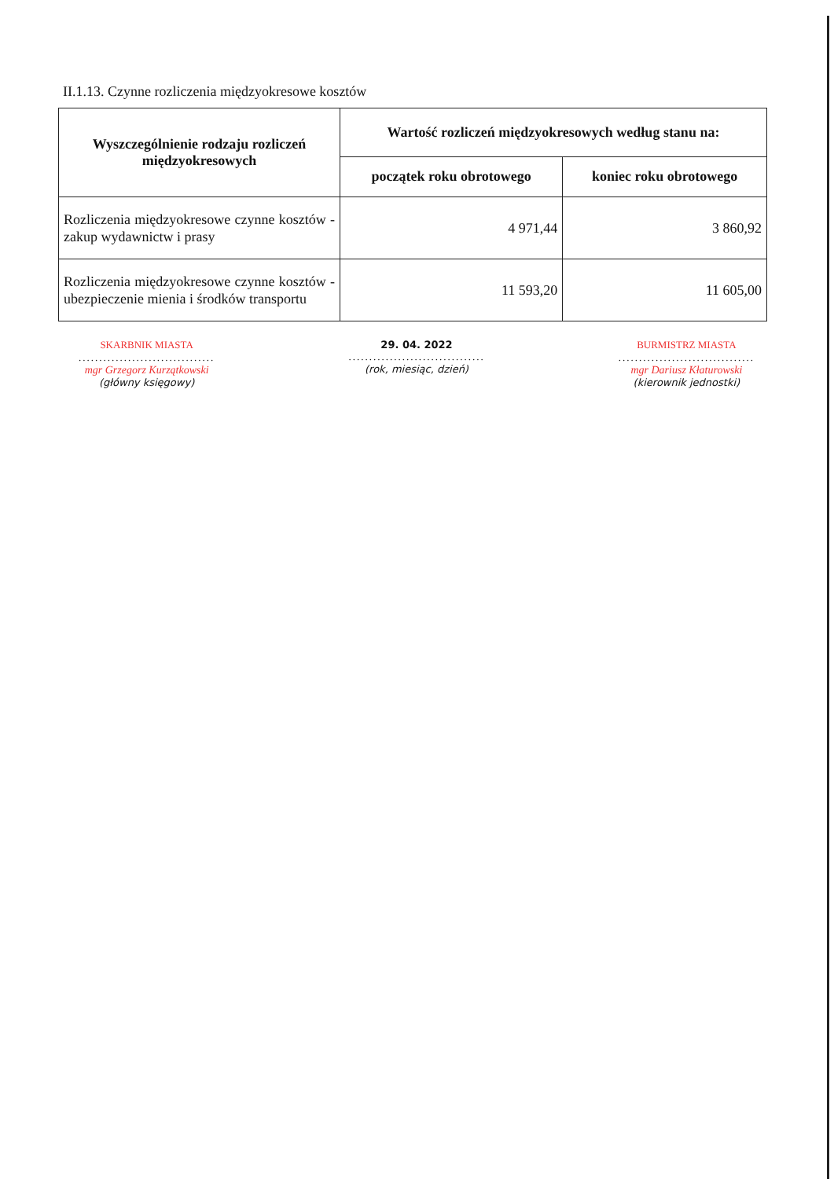II.1.13. Czynne rozliczenia międzyokresowe kosztów
| Wyszczególnienie rodzaju rozliczeń międzyokresowych | Wartość rozliczeń międzyokresowych według stanu na: | |
| --- | --- | --- |
| | początek roku obrotowego | koniec roku obrotowego |
| Rozliczenia międzyokresowe czynne kosztów - zakup wydawnictw i prasy | 4 971,44 | 3 860,92 |
| Rozliczenia międzyokresowe czynne kosztów - ubezpieczenie mienia i środków transportu | 11 593,20 | 11 605,00 |
SKARBNIK MIASTA
.................................
mgr Grzegorz Kurzątkowski
(główny księgowy)
29. 04. 2022
.................................
(rok, miesiąc, dzień)
BURMISTRZ MIASTA
.................................
mgr Dariusz Kłaturowski
(kierownik jednostki)